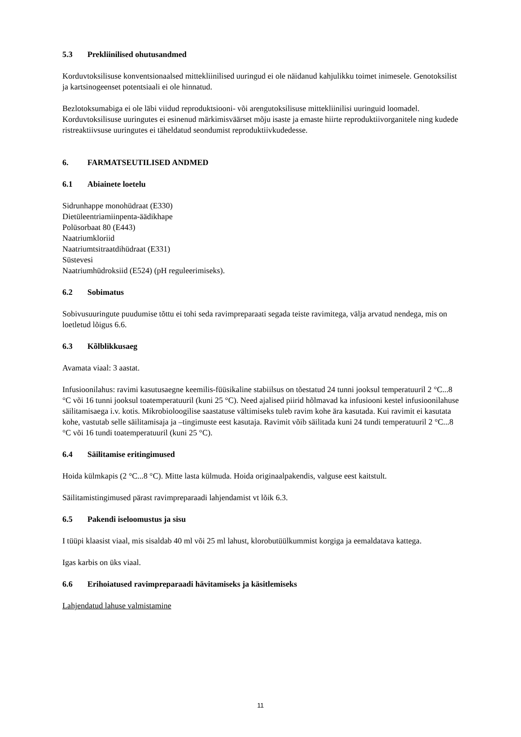5.3 Prekliinilised ohutusandmed
Korduvtoksilisuse konventsionaalsed mittekliinilised uuringud ei ole näidanud kahjulikku toimet inimesele. Genotoksilist ja kartsinogeenset potentsiaali ei ole hinnatud.
Bezlotoksumabiga ei ole läbi viidud reproduktsiooni- või arengutoksilisuse mittekliinilisi uuringuid loomadel. Korduvtoksilisuse uuringutes ei esinenud märkimisväärset mõju isaste ja emaste hiirte reproduktiivorganitele ning kudede ristreaktiivsuse uuringutes ei täheldatud seondumist reproduktiivkudedesse.
6. FARMATSEUTILISED ANDMED
6.1 Abiainete loetelu
Sidrunhappe monohüdraat (E330)
Dietüleentriamiinpenta-äädikhape
Polüsorbaat 80 (E443)
Naatriumkloriid
Naatriumtsitraatdihüdraat (E331)
Süstevesi
Naatriumhüdroksiid (E524) (pH reguleerimiseks).
6.2 Sobimatus
Sobivusuuringute puudumise tõttu ei tohi seda ravimpreparaati segada teiste ravimitega, välja arvatud nendega, mis on loetletud lõigus 6.6.
6.3 Kõlblikkusaeg
Avamata viaal: 3 aastat.
Infusioonilahus: ravimi kasutusaegne keemilis-füüsikaline stabiilsus on tõestatud 24 tunni jooksul temperatuuril 2 °C...8 °C või 16 tunni jooksul toatemperatuuril (kuni 25 °C). Need ajalised piirid hõlmavad ka infusiooni kestel infusioonilahuse säilitamisaega i.v. kotis. Mikrobioloogilise saastatuse vältimiseks tuleb ravim kohe ära kasutada. Kui ravimit ei kasutata kohe, vastutab selle säilitamisaja ja –tingimuste eest kasutaja. Ravimit võib säilitada kuni 24 tundi temperatuuril 2 °C...8 °C või 16 tundi toatemperatuuril (kuni 25 °C).
6.4 Säilitamise eritingimused
Hoida külmkapis (2 °C...8 °C). Mitte lasta külmuda. Hoida originaalpakendis, valguse eest kaitstult.
Säilitamistingimused pärast ravimpreparaadi lahjendamist vt lõik 6.3.
6.5 Pakendi iseloomustus ja sisu
I tüüpi klaasist viaal, mis sisaldab 40 ml või 25 ml lahust, klorobutüülkummist korgiga ja eemaldatava kattega.
Igas karbis on üks viaal.
6.6 Erihoiatused ravimpreparaadi hävitamiseks ja käsitlemiseks
Lahjendatud lahuse valmistamine
11